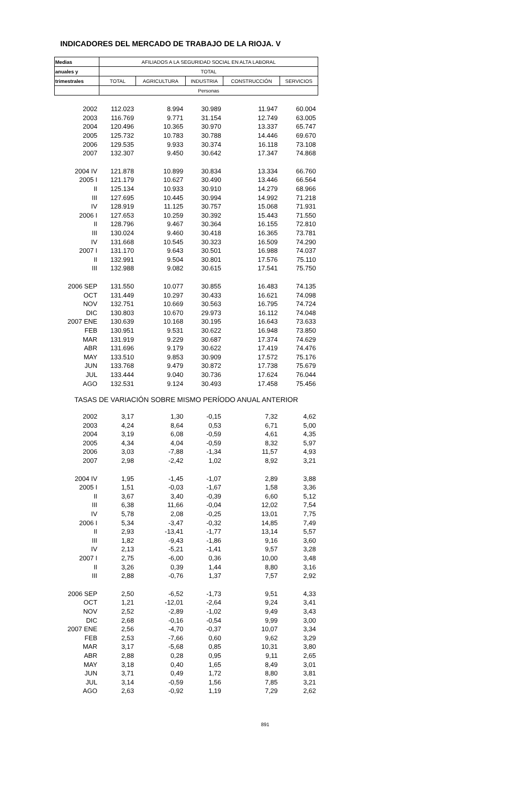INDICADORES DEL MERCADO DE TRABAJO DE LA RIOJA. V
| Medias | AFILIADOS A LA SEGURIDAD SOCIAL EN ALTA LABORAL | | | | |
| --- | --- | --- | --- | --- | --- |
| anuales y | TOTAL | | | | |
| trimestrales | TOTAL | AGRICULTURA | INDUSTRIA | CONSTRUCCIÓN | SERVICIOS |
| | Personas | | | | |
| 2002 | 112.023 | 8.994 | 30.989 | 11.947 | 60.004 |
| 2003 | 116.769 | 9.771 | 31.154 | 12.749 | 63.005 |
| 2004 | 120.496 | 10.365 | 30.970 | 13.337 | 65.747 |
| 2005 | 125.732 | 10.783 | 30.788 | 14.446 | 69.670 |
| 2006 | 129.535 | 9.933 | 30.374 | 16.118 | 73.108 |
| 2007 | 132.307 | 9.450 | 30.642 | 17.347 | 74.868 |
| 2004 IV | 121.878 | 10.899 | 30.834 | 13.334 | 66.760 |
| 2005 I | 121.179 | 10.627 | 30.490 | 13.446 | 66.564 |
| II | 125.134 | 10.933 | 30.910 | 14.279 | 68.966 |
| III | 127.695 | 10.445 | 30.994 | 14.992 | 71.218 |
| IV | 128.919 | 11.125 | 30.757 | 15.068 | 71.931 |
| 2006 I | 127.653 | 10.259 | 30.392 | 15.443 | 71.550 |
| II | 128.796 | 9.467 | 30.364 | 16.155 | 72.810 |
| III | 130.024 | 9.460 | 30.418 | 16.365 | 73.781 |
| IV | 131.668 | 10.545 | 30.323 | 16.509 | 74.290 |
| 2007 I | 131.170 | 9.643 | 30.501 | 16.988 | 74.037 |
| II | 132.991 | 9.504 | 30.801 | 17.576 | 75.110 |
| III | 132.988 | 9.082 | 30.615 | 17.541 | 75.750 |
| 2006 SEP | 131.550 | 10.077 | 30.855 | 16.483 | 74.135 |
| OCT | 131.449 | 10.297 | 30.433 | 16.621 | 74.098 |
| NOV | 132.751 | 10.669 | 30.563 | 16.795 | 74.724 |
| DIC | 130.803 | 10.670 | 29.973 | 16.112 | 74.048 |
| 2007 ENE | 130.639 | 10.168 | 30.195 | 16.643 | 73.633 |
| FEB | 130.951 | 9.531 | 30.622 | 16.948 | 73.850 |
| MAR | 131.919 | 9.229 | 30.687 | 17.374 | 74.629 |
| ABR | 131.696 | 9.179 | 30.622 | 17.419 | 74.476 |
| MAY | 133.510 | 9.853 | 30.909 | 17.572 | 75.176 |
| JUN | 133.768 | 9.479 | 30.872 | 17.738 | 75.679 |
| JUL | 133.444 | 9.040 | 30.736 | 17.624 | 76.044 |
| AGO | 132.531 | 9.124 | 30.493 | 17.458 | 75.456 |
| TASAS DE VARIACIÓN SOBRE MISMO PERÍODO ANUAL ANTERIOR | | | | | |
| 2002 | 3,17 | 1,30 | -0,15 | 7,32 | 4,62 |
| 2003 | 4,24 | 8,64 | 0,53 | 6,71 | 5,00 |
| 2004 | 3,19 | 6,08 | -0,59 | 4,61 | 4,35 |
| 2005 | 4,34 | 4,04 | -0,59 | 8,32 | 5,97 |
| 2006 | 3,03 | -7,88 | -1,34 | 11,57 | 4,93 |
| 2007 | 2,98 | -2,42 | 1,02 | 8,92 | 3,21 |
| 2004 IV | 1,95 | -1,45 | -1,07 | 2,89 | 3,88 |
| 2005 I | 1,51 | -0,03 | -1,67 | 1,58 | 3,36 |
| II | 3,67 | 3,40 | -0,39 | 6,60 | 5,12 |
| III | 6,38 | 11,66 | -0,04 | 12,02 | 7,54 |
| IV | 5,78 | 2,08 | -0,25 | 13,01 | 7,75 |
| 2006 I | 5,34 | -3,47 | -0,32 | 14,85 | 7,49 |
| II | 2,93 | -13,41 | -1,77 | 13,14 | 5,57 |
| III | 1,82 | -9,43 | -1,86 | 9,16 | 3,60 |
| IV | 2,13 | -5,21 | -1,41 | 9,57 | 3,28 |
| 2007 I | 2,75 | -6,00 | 0,36 | 10,00 | 3,48 |
| II | 3,26 | 0,39 | 1,44 | 8,80 | 3,16 |
| III | 2,88 | -0,76 | 1,37 | 7,57 | 2,92 |
| 2006 SEP | 2,50 | -6,52 | -1,73 | 9,51 | 4,33 |
| OCT | 1,21 | -12,01 | -2,64 | 9,24 | 3,41 |
| NOV | 2,52 | -2,89 | -1,02 | 9,49 | 3,43 |
| DIC | 2,68 | -0,16 | -0,54 | 9,99 | 3,00 |
| 2007 ENE | 2,56 | -4,70 | -0,37 | 10,07 | 3,34 |
| FEB | 2,53 | -7,66 | 0,60 | 9,62 | 3,29 |
| MAR | 3,17 | -5,68 | 0,85 | 10,31 | 3,80 |
| ABR | 2,88 | 0,28 | 0,95 | 9,11 | 2,65 |
| MAY | 3,18 | 0,40 | 1,65 | 8,49 | 3,01 |
| JUN | 3,71 | 0,49 | 1,72 | 8,80 | 3,81 |
| JUL | 3,14 | -0,59 | 1,56 | 7,85 | 3,21 |
| AGO | 2,63 | -0,92 | 1,19 | 7,29 | 2,62 |
891